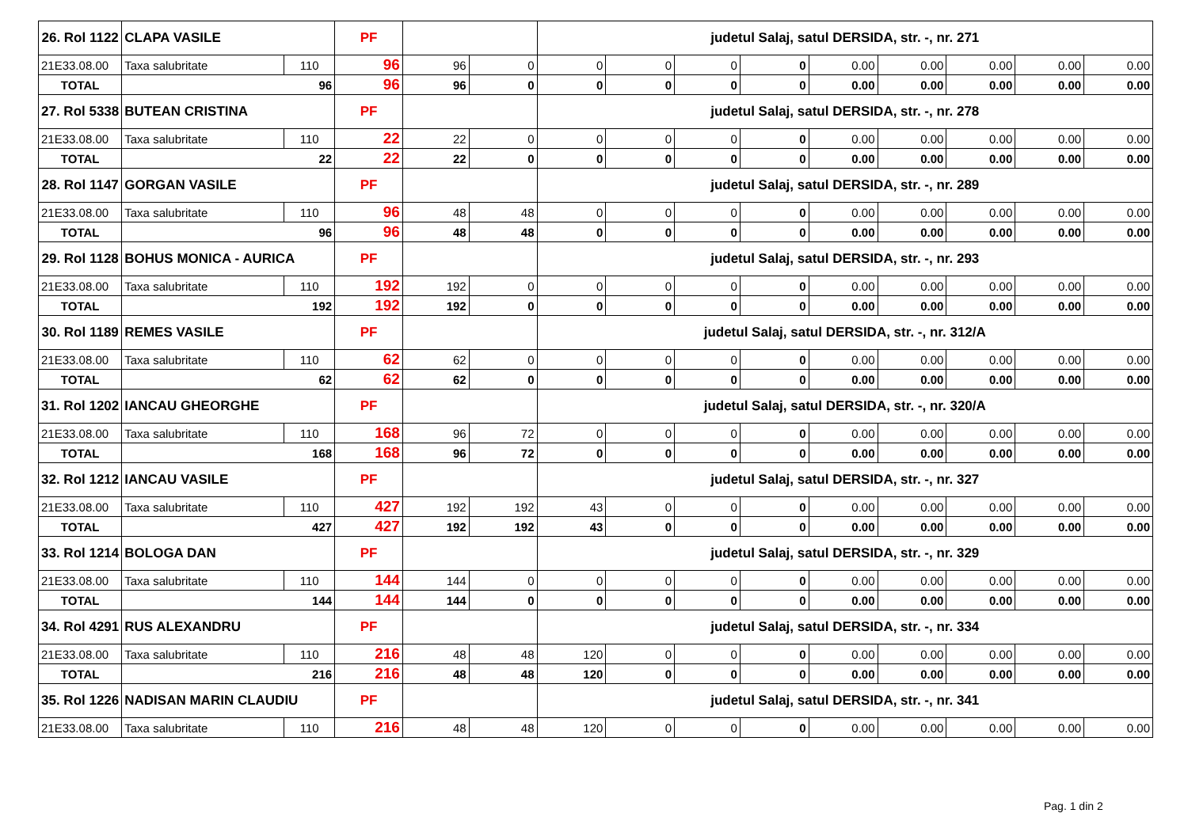| 26. Rol 1122 | CLAPA VASILE | | PF | | | judetul Salaj, satul DERSIDA, str. -, nr. 271 | | | | | | | | |
| 21E33.08.00 | Taxa salubritate | 110 | 96 | 96 | 0 | 0 | 0 | 0 | 0 | 0.00 | 0.00 | 0.00 | 0.00 | 0.00 |
| TOTAL | 96 | | 96 | 96 | 0 | 0 | 0 | 0 | 0 | 0.00 | 0.00 | 0.00 | 0.00 | 0.00 |
| 27. Rol 5338 | BUTEAN CRISTINA | | PF | | | judetul Salaj, satul DERSIDA, str. -, nr. 278 | | | | | | | | |
| 21E33.08.00 | Taxa salubritate | 110 | 22 | 22 | 0 | 0 | 0 | 0 | 0 | 0.00 | 0.00 | 0.00 | 0.00 | 0.00 |
| TOTAL | 22 | | 22 | 22 | 0 | 0 | 0 | 0 | 0 | 0.00 | 0.00 | 0.00 | 0.00 | 0.00 |
| 28. Rol 1147 | GORGAN VASILE | | PF | | | judetul Salaj, satul DERSIDA, str. -, nr. 289 | | | | | | | | |
| 21E33.08.00 | Taxa salubritate | 110 | 96 | 48 | 48 | 0 | 0 | 0 | 0 | 0.00 | 0.00 | 0.00 | 0.00 | 0.00 |
| TOTAL | 96 | | 96 | 48 | 48 | 0 | 0 | 0 | 0 | 0.00 | 0.00 | 0.00 | 0.00 | 0.00 |
| 29. Rol 1128 | BOHUS MONICA - AURICA | | PF | | | judetul Salaj, satul DERSIDA, str. -, nr. 293 | | | | | | | | |
| 21E33.08.00 | Taxa salubritate | 110 | 192 | 192 | 0 | 0 | 0 | 0 | 0 | 0.00 | 0.00 | 0.00 | 0.00 | 0.00 |
| TOTAL | 192 | | 192 | 192 | 0 | 0 | 0 | 0 | 0 | 0.00 | 0.00 | 0.00 | 0.00 | 0.00 |
| 30. Rol 1189 | REMES VASILE | | PF | | | judetul Salaj, satul DERSIDA, str. -, nr. 312/A | | | | | | | | |
| 21E33.08.00 | Taxa salubritate | 110 | 62 | 62 | 0 | 0 | 0 | 0 | 0 | 0.00 | 0.00 | 0.00 | 0.00 | 0.00 |
| TOTAL | 62 | | 62 | 62 | 0 | 0 | 0 | 0 | 0 | 0.00 | 0.00 | 0.00 | 0.00 | 0.00 |
| 31. Rol 1202 | IANCAU GHEORGHE | | PF | | | judetul Salaj, satul DERSIDA, str. -, nr. 320/A | | | | | | | | |
| 21E33.08.00 | Taxa salubritate | 110 | 168 | 96 | 72 | 0 | 0 | 0 | 0 | 0.00 | 0.00 | 0.00 | 0.00 | 0.00 |
| TOTAL | 168 | | 168 | 96 | 72 | 0 | 0 | 0 | 0 | 0.00 | 0.00 | 0.00 | 0.00 | 0.00 |
| 32. Rol 1212 | IANCAU VASILE | | PF | | | judetul Salaj, satul DERSIDA, str. -, nr. 327 | | | | | | | | |
| 21E33.08.00 | Taxa salubritate | 110 | 427 | 192 | 192 | 43 | 0 | 0 | 0 | 0.00 | 0.00 | 0.00 | 0.00 | 0.00 |
| TOTAL | 427 | | 427 | 192 | 192 | 43 | 0 | 0 | 0 | 0.00 | 0.00 | 0.00 | 0.00 | 0.00 |
| 33. Rol 1214 | BOLOGA DAN | | PF | | | judetul Salaj, satul DERSIDA, str. -, nr. 329 | | | | | | | | |
| 21E33.08.00 | Taxa salubritate | 110 | 144 | 144 | 0 | 0 | 0 | 0 | 0 | 0.00 | 0.00 | 0.00 | 0.00 | 0.00 |
| TOTAL | 144 | | 144 | 144 | 0 | 0 | 0 | 0 | 0 | 0.00 | 0.00 | 0.00 | 0.00 | 0.00 |
| 34. Rol 4291 | RUS ALEXANDRU | | PF | | | judetul Salaj, satul DERSIDA, str. -, nr. 334 | | | | | | | | |
| 21E33.08.00 | Taxa salubritate | 110 | 216 | 48 | 48 | 120 | 0 | 0 | 0 | 0.00 | 0.00 | 0.00 | 0.00 | 0.00 |
| TOTAL | 216 | | 216 | 48 | 48 | 120 | 0 | 0 | 0 | 0.00 | 0.00 | 0.00 | 0.00 | 0.00 |
| 35. Rol 1226 | NADISAN MARIN CLAUDIU | | PF | | | judetul Salaj, satul DERSIDA, str. -, nr. 341 | | | | | | | | |
| 21E33.08.00 | Taxa salubritate | 110 | 216 | 48 | 48 | 120 | 0 | 0 | 0 | 0.00 | 0.00 | 0.00 | 0.00 | 0.00 |
Pag. 1 din 2